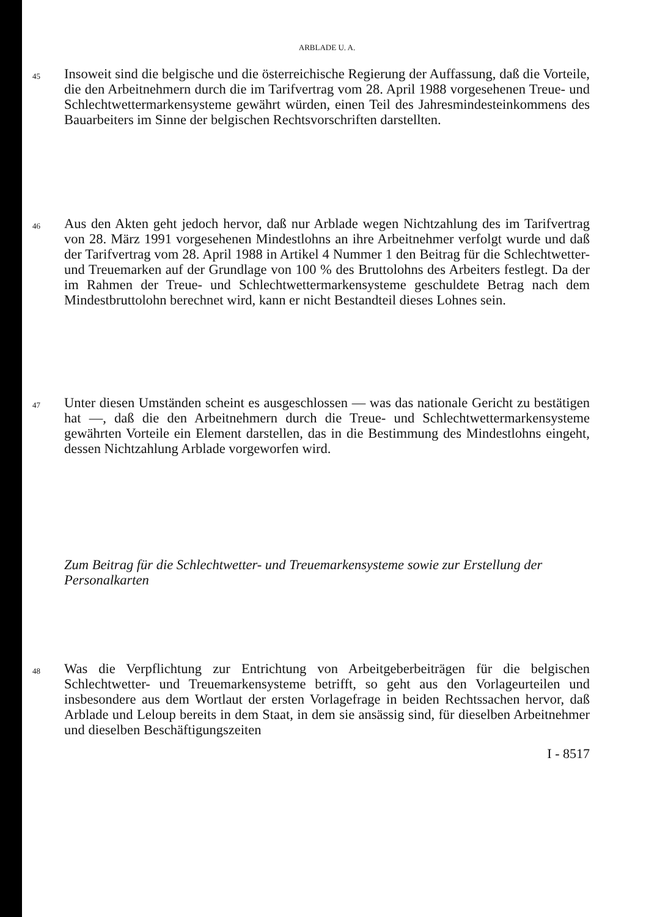ARBLADE U. A.
45
Insoweit sind die belgische und die österreichische Regierung der Auffassung, daß die Vorteile, die den Arbeitnehmern durch die im Tarifvertrag vom 28. April 1988 vorgesehenen Treue- und Schlechtwettermarkensysteme gewährt würden, einen Teil des Jahresmindesteinkommens des Bauarbeiters im Sinne der belgischen Rechtsvorschriften darstellten.
46
Aus den Akten geht jedoch hervor, daß nur Arblade wegen Nichtzahlung des im Tarifvertrag von 28. März 1991 vorgesehenen Mindestlohns an ihre Arbeitnehmer verfolgt wurde und daß der Tarifvertrag vom 28. April 1988 in Artikel 4 Nummer 1 den Beitrag für die Schlechtwetter- und Treuemarken auf der Grundlage von 100 % des Bruttolohns des Arbeiters festlegt. Da der im Rahmen der Treue- und Schlechtwettermarkensysteme geschuldete Betrag nach dem Mindestbruttolohn berechnet wird, kann er nicht Bestandteil dieses Lohnes sein.
47
Unter diesen Umständen scheint es ausgeschlossen — was das nationale Gericht zu bestätigen hat —, daß die den Arbeitnehmern durch die Treue- und Schlechtwettermarkensysteme gewährten Vorteile ein Element darstellen, das in die Bestimmung des Mindestlohns eingeht, dessen Nichtzahlung Arblade vorgeworfen wird.
Zum Beitrag für die Schlechtwetter- und Treuemarkensysteme sowie zur Erstellung der Personalkarten
48
Was die Verpflichtung zur Entrichtung von Arbeitgeberbeiträgen für die belgischen Schlechtwetter- und Treuemarkensysteme betrifft, so geht aus den Vorlageurteilen und insbesondere aus dem Wortlaut der ersten Vorlagefrage in beiden Rechtssachen hervor, daß Arblade und Leloup bereits in dem Staat, in dem sie ansässig sind, für dieselben Arbeitnehmer und dieselben Beschäftigungszeiten
I - 8517